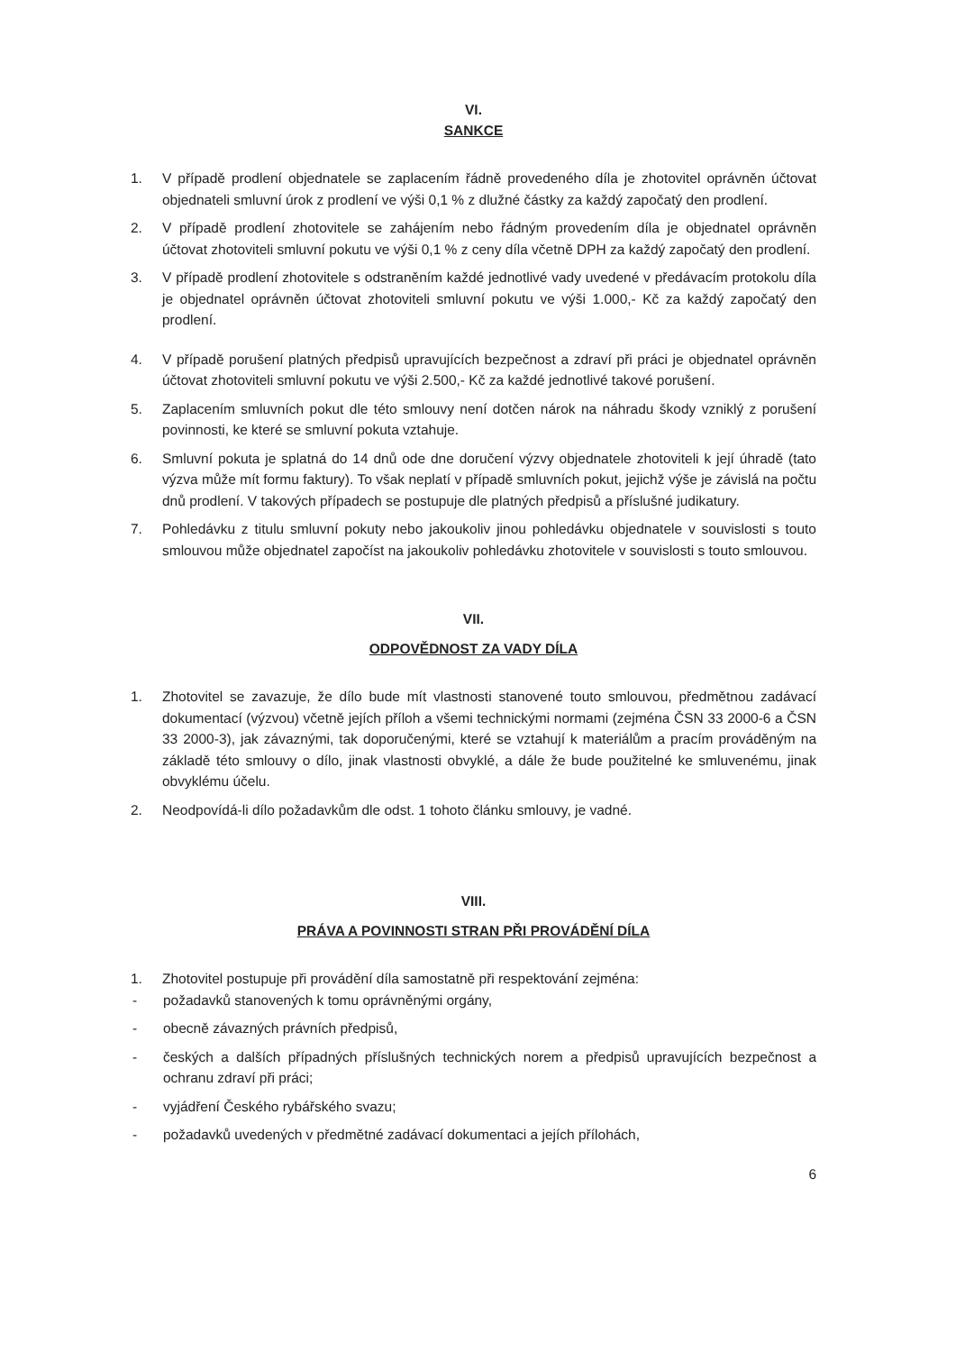VI.
SANKCE
1. V případě prodlení objednatele se zaplacením řádně provedeného díla je zhotovitel oprávněn účtovat objednateli smluvní úrok z prodlení ve výši 0,1 % z dlužné částky za každý započatý den prodlení.
2. V případě prodlení zhotovitele se zahájením nebo řádným provedením díla je objednatel oprávněn účtovat zhotoviteli smluvní pokutu ve výši 0,1 % z ceny díla včetně DPH za každý započatý den prodlení.
3. V případě prodlení zhotovitele s odstraněním každé jednotlivé vady uvedené v předávacím protokolu díla je objednatel oprávněn účtovat zhotoviteli smluvní pokutu ve výši 1.000,- Kč za každý započatý den prodlení.
4. V případě porušení platných předpisů upravujících bezpečnost a zdraví při práci je objednatel oprávněn účtovat zhotoviteli smluvní pokutu ve výši 2.500,- Kč za každé jednotlivé takové porušení.
5. Zaplacením smluvních pokut dle této smlouvy není dotčen nárok na náhradu škody vzniklý z porušení povinnosti, ke které se smluvní pokuta vztahuje.
6. Smluvní pokuta je splatná do 14 dnů ode dne doručení výzvy objednatele zhotoviteli k její úhradě (tato výzva může mít formu faktury). To však neplatí v případě smluvních pokut, jejichž výše je závislá na počtu dnů prodlení. V takových případech se postupuje dle platných předpisů a příslušné judikatury.
7. Pohledávku z titulu smluvní pokuty nebo jakoukoliv jinou pohledávku objednatele v souvislosti s touto smlouvou může objednatel započíst na jakoukoliv pohledávku zhotovitele v souvislosti s touto smlouvou.
VII.
ODPOVĚDNOST ZA VADY DÍLA
1. Zhotovitel se zavazuje, že dílo bude mít vlastnosti stanovené touto smlouvou, předmětnou zadávací dokumentací (výzvou) včetně jejích příloh a všemi technickými normami (zejména ČSN 33 2000-6 a ČSN 33 2000-3), jak závaznými, tak doporučenými, které se vztahují k materiálům a pracím prováděným na základě této smlouvy o dílo, jinak vlastnosti obvyklé, a dále že bude použitelné ke smluvenému, jinak obvyklému účelu.
2. Neodpovídá-li dílo požadavkům dle odst. 1 tohoto článku smlouvy, je vadné.
VIII.
PRÁVA A POVINNOSTI STRAN PŘI PROVÁDĚNÍ DÍLA
1. Zhotovitel postupuje při provádění díla samostatně při respektování zejména:
- požadavků stanovených k tomu oprávněnými orgány,
- obecně závazných právních předpisů,
- českých a dalších případných příslušných technických norem a předpisů upravujících bezpečnost a ochranu zdraví při práci;
- vyjádření Českého rybářského svazu;
- požadavků uvedených v předmětné zadávací dokumentaci a jejích přílohách,
6